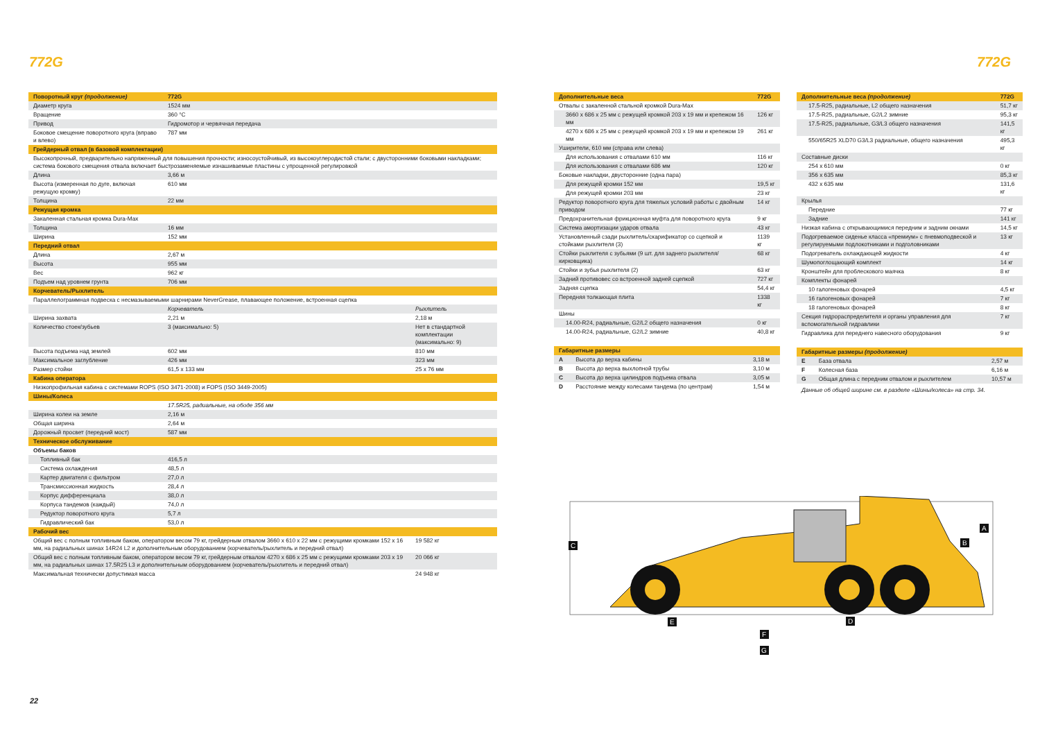772G 772G
| Поворотный круг (продолжение) | 772G | |
| --- | --- | --- |
| Диаметр круга | 1524 мм | |
| Вращение | 360 °C | |
| Привод | Гидромотор и червячная передача | |
| Боковое смещение поворотного круга (вправо и влево) | 787 мм | |
| Грейдерный отвал (в базовой комплектации) | | |
| Высокопрочный, предварительно напряженный для повышения прочности; износоустойчивый, из высокоуглеродистой стали; с двусторонними боковыми накладками; система бокового смещения отвала включает быстрозаменяемые изнашиваемые пластины с упрощенной регулировкой | | |
| Длина | 3,66 м | |
| Высота (измеренная по дуге, включая режущую кромку) | 610 мм | |
| Толщина | 22 мм | |
| Режущая кромка | | |
| Закаленная стальная кромка Dura-Max | | |
| Толщина | 16 мм | |
| Ширина | 152 мм | |
| Передний отвал | | |
| Длина | 2,67 м | |
| Высота | 955 мм | |
| Вес | 962 кг | |
| Подъем над уровнем грунта | 706 мм | |
| Корчеватель/Рыхлитель | | |
| Параллелограммная подвеска с несмазываемыми шарнирами NeverGrease, плавающее положение, встроенная сцепка | | |
| | Корчеватель | Рыхлитель |
| Ширина захвата | 2,21 м | 2,18 м |
| Количество стоек/зубьев | 3 (максимально: 5) | Нет в стандартной комплектации (максимально: 9) |
| Высота подъема над землей | 602 мм | 810 мм |
| Максимальное заглубление | 426 мм | 323 мм |
| Размер стойки | 61,5 x 133 мм | 25 x 76 мм |
| Кабина оператора | | |
| Низкопрофильная кабина с системами ROPS (ISO 3471-2008) и FOPS (ISO 3449-2005) | | |
| Шины/Колеса | | |
| | 17.5R25, радиальные, на ободе 356 мм | |
| Ширина колеи на земле | 2,16 м | |
| Общая ширина | 2,64 м | |
| Дорожный просвет (передний мост) | 587 мм | |
| Техническое обслуживание | | |
| Объемы баков | | |
| Топливный бак | 416,5 л | |
| Система охлаждения | 48,5 л | |
| Картер двигателя с фильтром | 27,0 л | |
| Трансмиссионная жидкость | 28,4 л | |
| Корпус дифференциала | 38,0 л | |
| Корпуса тандемов (каждый) | 74,0 л | |
| Редуктор поворотного круга | 5,7 л | |
| Гидравлический бак | 53,0 л | |
| Рабочий вес | | |
| Общий вес с полным топливным баком, оператором весом 79 кг, грейдерным отвалом 3660 x 610 x 22 мм с режущими кромками 152 x 16 мм, на радиальных шинах 14R24 L2 и дополнительным оборудованием (корчеватель/рыхлитель и передний отвал) | | 19 582 кг |
| Общий вес с полным топливным баком, оператором весом 79 кг, грейдерным отвалом 4270 x 686 x 25 мм с режущими кромками 203 x 19 мм, на радиальных шинах 17.5R25 L3 и дополнительным оборудованием (корчеватель/рыхлитель и передний отвал) | | 20 066 кг |
| Максимальная технически допустимая масса | | 24 948 кг |
| Дополнительные веса | 772G |
| --- | --- |
| Отвалы с закаленной стальной кромкой Dura-Max | |
| 3660 x 686 x 25 мм с режущей кромкой 203 x 19 мм и крепежом 16 мм | 126 кг |
| 4270 x 686 x 25 мм с режущей кромкой 203 x 19 мм и крепежом 19 мм | 261 кг |
| Уширители, 610 мм (справа или слева) | |
| Для использования с отвалами 610 мм | 116 кг |
| Для использования с отвалами 686 мм | 120 кг |
| Боковые накладки, двусторонние (одна пара) | |
| Для режущей кромки 152 мм | 19,5 кг |
| Для режущей кромки 203 мм | 23 кг |
| Редуктор поворотного круга для тяжелых условий работы с двойным приводом | 14 кг |
| Предохранительная фрикционная муфта для поворотного круга | 9 кг |
| Система амортизации ударов отвала | 43 кг |
| Установленный сзади рыхлитель/скарификатор со сцепкой и стойками рыхлителя (3) | 1139 кг |
| Стойки рыхлителя с зубьями (9 шт. для заднего рыхлителя/кирковщика) | 68 кг |
| Стойки и зубья рыхлителя (2) | 63 кг |
| Задний противовес со встроенной задней сцепкой | 727 кг |
| Задняя сцепка | 54,4 кг |
| Передняя толкающая плита | 1338 кг |
| Шины | |
| 14.00-R24, радиальные, G2/L2 общего назначения | 0 кг |
| 14.00-R24, радиальные, G2/L2 зимние | 40,8 кг |
| Габаритные размеры | | |
| --- | --- | --- |
| A | Высота до верха кабины | 3,18 м |
| B | Высота до верха выхлопной трубы | 3,10 м |
| C | Высота до верха цилиндров подъема отвала | 3,05 м |
| D | Расстояние между колесами тандема (по центрам) | 1,54 м |
| Дополнительные веса (продолжение) | 772G |
| --- | --- |
| 17.5-R25, радиальные, L2 общего назначения | 51,7 кг |
| 17.5-R25, радиальные, G2/L2 зимние | 95,3 кг |
| 17.5-R25, радиальные, G3/L3 общего назначения | 141,5 кг |
| 550/65R25 XLD70 G3/L3 радиальные, общего назначения | 495,3 кг |
| Составные диски | |
| 254 x 610 мм | 0 кг |
| 356 x 635 мм | 85,3 кг |
| 432 x 635 мм | 131,6 кг |
| Крылья | |
| Передние | 77 кг |
| Задние | 141 кг |
| Низкая кабина с открывающимися передним и задним окнами | 14,5 кг |
| Подогреваемое сиденье класса «премиум» с пневмоподвеской и регулируемыми подлокотниками и подголовниками | 13 кг |
| Подогреватель охлаждающей жидкости | 4 кг |
| Шумопоглощающий комплект | 14 кг |
| Кронштейн для проблескового маячка | 8 кг |
| Комплекты фонарей | |
| 10 галогеновых фонарей | 4,5 кг |
| 16 галогеновых фонарей | 7 кг |
| 18 галогеновых фонарей | 8 кг |
| Секция гидрораспределителя и органы управления для вспомогательной гидравлики | 7 кг |
| Гидравлика для переднего навесного оборудования | 9 кг |
| Габаритные размеры (продолжение) | | |
| --- | --- | --- |
| E | База отвала | 2,57 м |
| F | Колесная база | 6,16 м |
| G | Общая длина с передним отвалом и рыхлителем | 10,57 м |
Данные об общей ширине см. в разделе «Шины/колеса» на стр. 34.
C
A
B
E
D
F
G
22